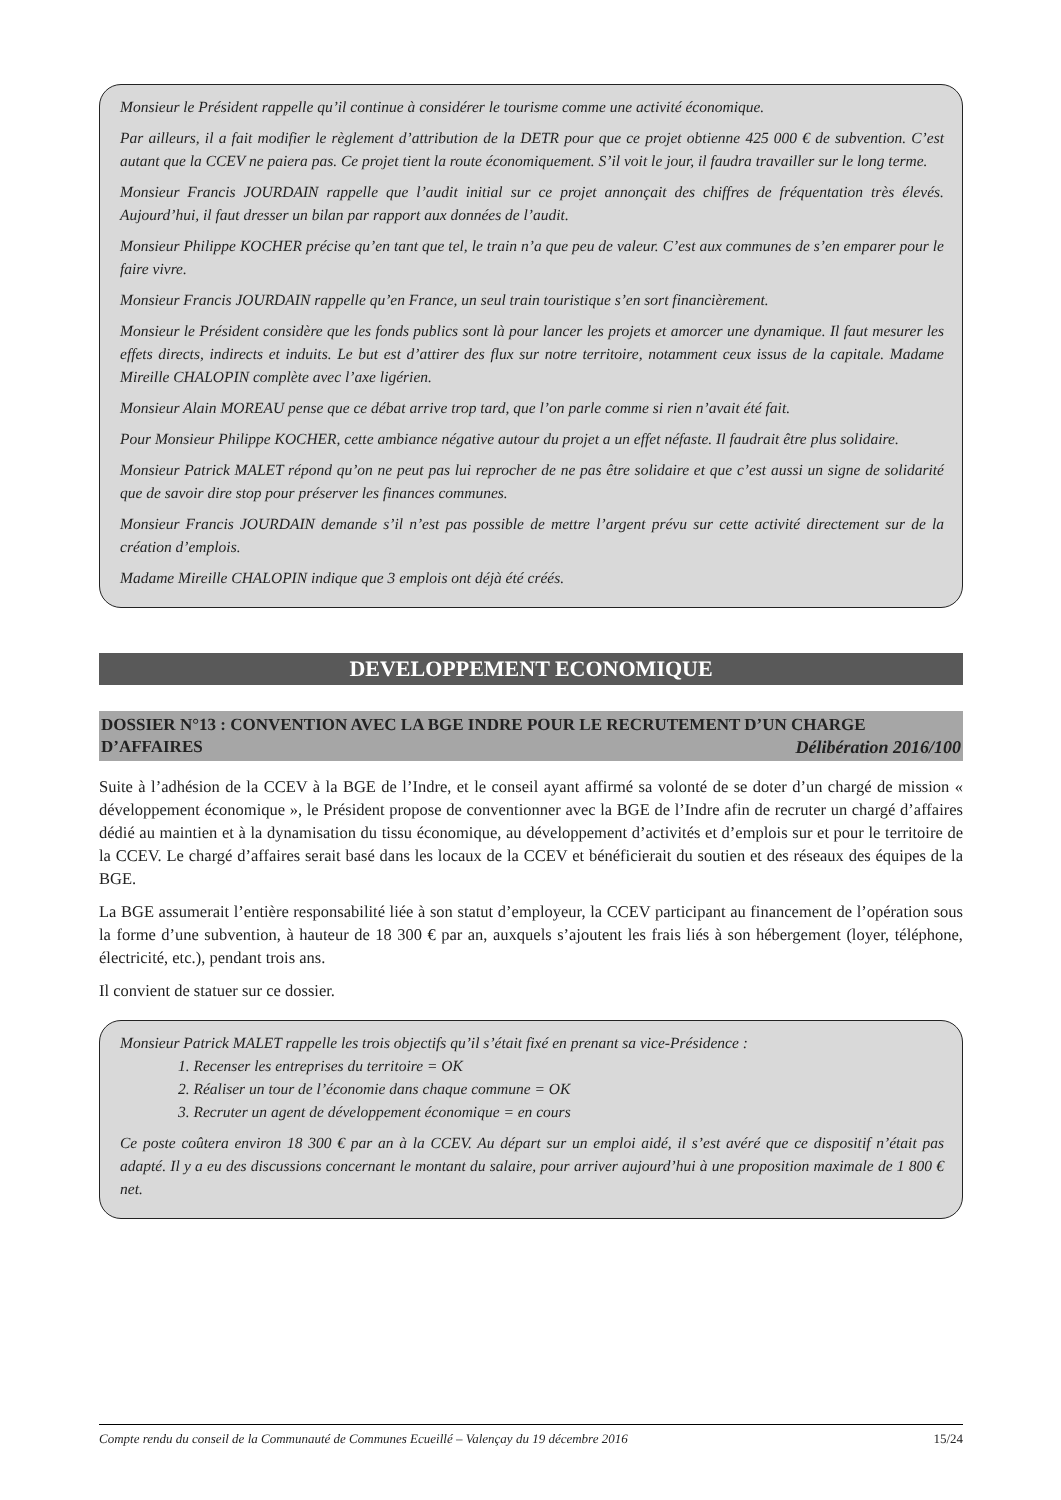Monsieur le Président rappelle qu’il continue à considérer le tourisme comme une activité économique.
Par ailleurs, il a fait modifier le règlement d’attribution de la DETR pour que ce projet obtienne 425 000 € de subvention. C’est autant que la CCEV ne paiera pas. Ce projet tient la route économiquement. S’il voit le jour, il faudra travailler sur le long terme.
Monsieur Francis JOURDAIN rappelle que l’audit initial sur ce projet annonçait des chiffres de fréquentation très élevés. Aujourd’hui, il faut dresser un bilan par rapport aux données de l’audit.
Monsieur Philippe KOCHER précise qu’en tant que tel, le train n’a que peu de valeur. C’est aux communes de s’en emparer pour le faire vivre.
Monsieur Francis JOURDAIN rappelle qu’en France, un seul train touristique s’en sort financièrement.
Monsieur le Président considère que les fonds publics sont là pour lancer les projets et amorcer une dynamique. Il faut mesurer les effets directs, indirects et induits. Le but est d’attirer des flux sur notre territoire, notamment ceux issus de la capitale. Madame Mireille CHALOPIN complète avec l’axe ligérien.
Monsieur Alain MOREAU pense que ce débat arrive trop tard, que l’on parle comme si rien n’avait été fait.
Pour Monsieur Philippe KOCHER, cette ambiance négative autour du projet a un effet néfaste. Il faudrait être plus solidaire.
Monsieur Patrick MALET répond qu’on ne peut pas lui reprocher de ne pas être solidaire et que c’est aussi un signe de solidarité que de savoir dire stop pour préserver les finances communes.
Monsieur Francis JOURDAIN demande s’il n’est pas possible de mettre l’argent prévu sur cette activité directement sur de la création d’emplois.
Madame Mireille CHALOPIN indique que 3 emplois ont déjà été créés.
DEVELOPPEMENT ECONOMIQUE
DOSSIER N°13 : CONVENTION AVEC LA BGE INDRE POUR LE RECRUTEMENT D’UN CHARGE D’AFFAIRES Délibération 2016/100
Suite à l’adhésion de la CCEV à la BGE de l’Indre, et le conseil ayant affirmé sa volonté de se doter d’un chargé de mission « développement économique », le Président propose de conventionner avec la BGE de l’Indre afin de recruter un chargé d’affaires dédié au maintien et à la dynamisation du tissu économique, au développement d’activités et d’emplois sur et pour le territoire de la CCEV. Le chargé d’affaires serait basé dans les locaux de la CCEV et bénéficierait du soutien et des réseaux des équipes de la BGE.
La BGE assumerait l’entière responsabilité liée à son statut d’employeur, la CCEV participant au financement de l’opération sous la forme d’une subvention, à hauteur de 18 300 € par an, auxquels s’ajoutent les frais liés à son hébergement (loyer, téléphone, électricité, etc.), pendant trois ans.
Il convient de statuer sur ce dossier.
Monsieur Patrick MALET rappelle les trois objectifs qu’il s’était fixé en prenant sa vice-Présidence :
1. Recenser les entreprises du territoire = OK
2. Réaliser un tour de l’économie dans chaque commune = OK
3. Recruter un agent de développement économique = en cours
Ce poste coûtera environ 18 300 € par an à la CCEV. Au départ sur un emploi aidé, il s’est avéré que ce dispositif n’était pas adapté. Il y a eu des discussions concernant le montant du salaire, pour arriver aujourd’hui à une proposition maximale de 1 800 € net.
Compte rendu du conseil de la Communauté de Communes Ecueillé – Valençay du 19 décembre 2016 15/24